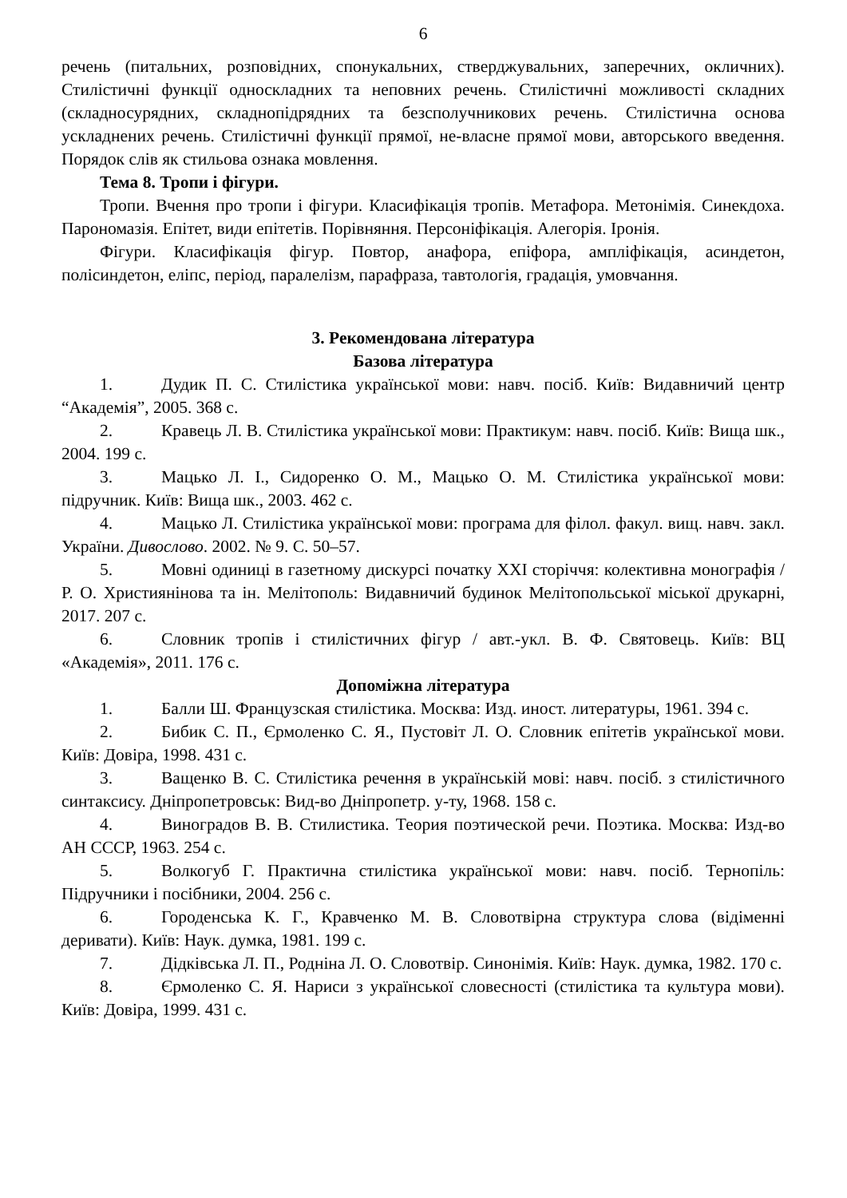6
речень (питальних, розповідних, спонукальних, стверджувальних, заперечних, окличних). Стилістичні функції односкладних та неповних речень. Стилістичні можливості складних (складносурядних, складнопідрядних та безсполучникових речень. Стилістична основа ускладнених речень. Стилістичні функції прямої, не-власне прямої мови, авторського введення. Порядок слів як стильова ознака мовлення.
Тема 8. Тропи і фігури.
Тропи. Вчення про тропи і фігури. Класифікація тропів. Метафора. Метонімія. Синекдоха. Парономазія. Епітет, види епітетів. Порівняння. Персоніфікація. Алегорія. Іронія.
Фігури. Класифікація фігур. Повтор, анафора, епіфора, ампліфікація, асиндетон, полісиндетон, еліпс, період, паралелізм, парафраза, тавтологія, градація, умовчання.
3. Рекомендована література
Базова література
1. Дудик П. С. Стилістика української мови: навч. посіб. Київ: Видавничий центр “Академія”, 2005. 368 с.
2. Кравець Л. В. Стилістика української мови: Практикум: навч. посіб. Київ: Вища шк., 2004. 199 с.
3. Мацько Л. І., Сидоренко О. М., Мацько О. М. Стилістика української мови: підручник. Київ: Вища шк., 2003. 462 с.
4. Мацько Л. Стилістика української мови: програма для філол. факул. вищ. навч. закл. України. Дивослово. 2002. № 9. С. 50–57.
5. Мовні одиниці в газетному дискурсі початку ХХІ сторіччя: колективна монографія / Р. О. Християнінова та ін. Мелітополь: Видавничий будинок Мелітопольської міської друкарні, 2017. 207 с.
6. Словник тропів і стилістичних фігур / авт.-укл. В. Ф. Святовець. Київ: ВЦ «Академія», 2011. 176 с.
Допоміжна література
1. Балли Ш. Французская стилістика. Москва: Изд. иност. литературы, 1961. 394 с.
2. Бибик С. П., Єрмоленко С. Я., Пустовіт Л. О. Словник епітетів української мови. Київ: Довіра, 1998. 431 с.
3. Ващенко В. С. Стилістика речення в українській мові: навч. посіб. з стилістичного синтаксису. Дніпропетровськ: Вид-во Дніпропетр. у-ту, 1968. 158 с.
4. Виноградов В. В. Стилистика. Теория поэтической речи. Поэтика. Москва: Изд-во АН СССР, 1963. 254 с.
5. Волкогуб Г. Практична стилістика української мови: навч. посіб. Тернопіль: Підручники і посібники, 2004. 256 с.
6. Городенська К. Г., Кравченко М. В. Словотвірна структура слова (відіменні деривати). Київ: Наук. думка, 1981. 199 с.
7. Дідківська Л. П., Родніна Л. О. Словотвір. Синонімія. Київ: Наук. думка, 1982. 170 с.
8. Єрмоленко С. Я. Нариси з української словесності (стилістика та культура мови). Київ: Довіра, 1999. 431 с.